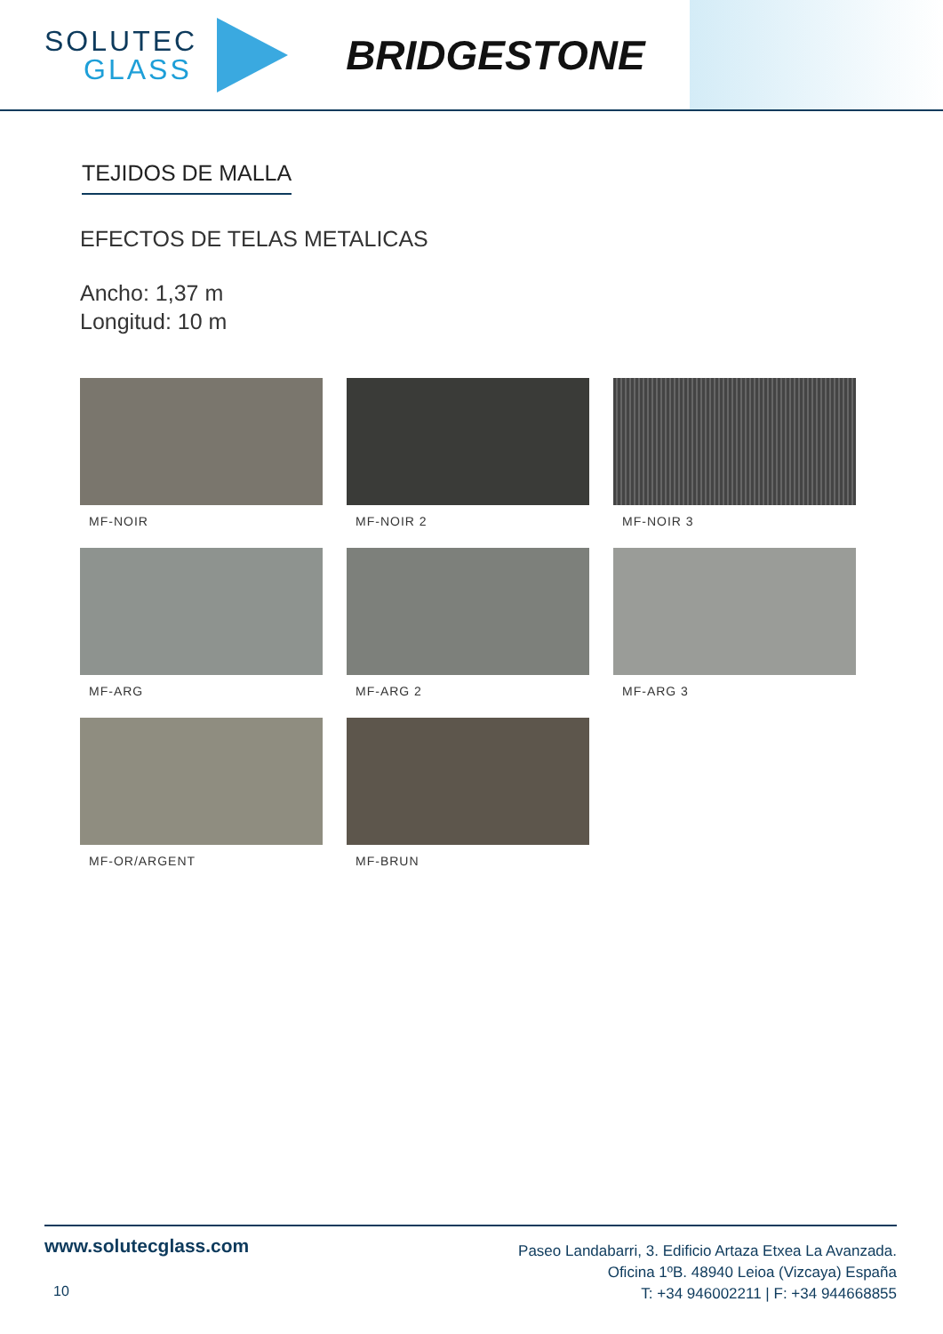SOLUTEC
GLASS
BRIDGESTONE
TEJIDOS DE MALLA
EFECTOS DE TELAS METALICAS
Ancho: 1,37 m
Longitud: 10 m
MF-NOIR
MF-NOIR 2
MF-NOIR 3
MF-ARG
MF-ARG 2
MF-ARG 3
MF-OR/ARGENT
MF-BRUN
www.solutecglass.com
10
Paseo Landabarri, 3. Edificio Artaza Etxea La Avanzada.
Oficina 1ºB. 48940 Leioa (Vizcaya) España
T: +34 946002211 | F: +34 944668855